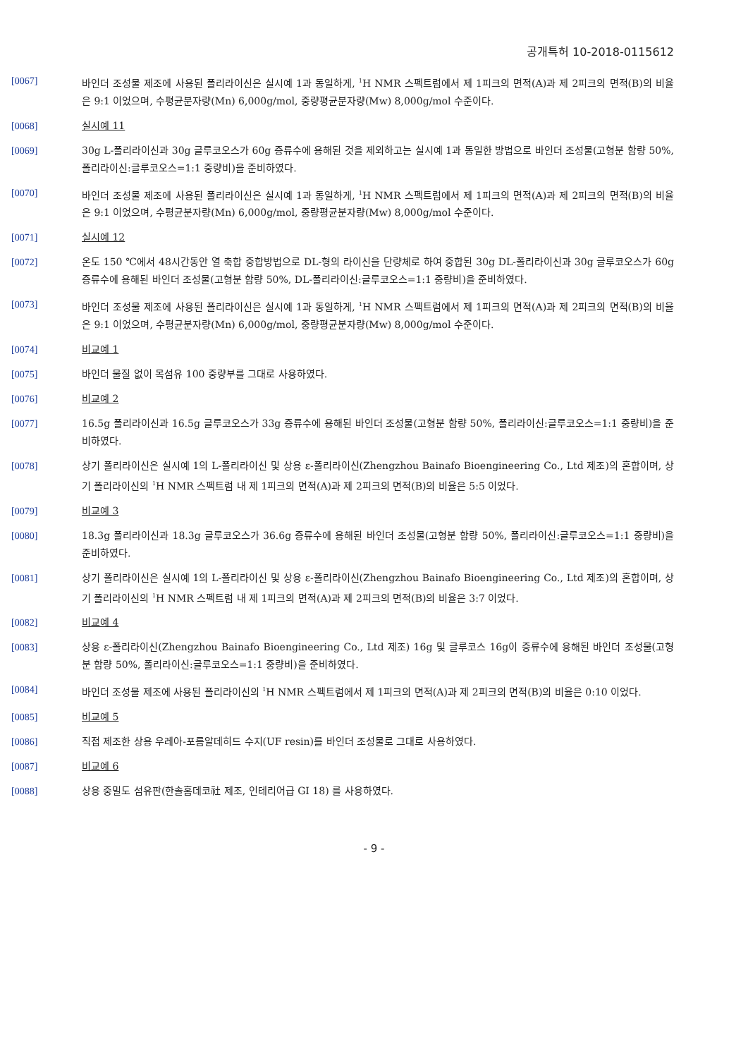공개특허 10-2018-0115612
[0067] 바인더 조성물 제조에 사용된 폴리라이신은 실시예 1과 동일하게, <sup>1</sup>H NMR 스펙트럼에서 제 1피크의 면적(A)과 제 2피크의 면적(B)의 비율은 9:1 이었으며, 수평균분자량(Mn) 6,000g/mol, 중량평균분자량(Mw) 8,000g/mol 수준이다.
[0068] 실시예 11
[0069] 30g L-폴리라이신과 30g 글루코오스가 60g 증류수에 용해된 것을 제외하고는 실시예 1과 동일한 방법으로 바인더 조성물(고형분 함량 50%, 폴리라이신:글루코오스=1:1 중량비)을 준비하였다.
[0070] 바인더 조성물 제조에 사용된 폴리라이신은 실시예 1과 동일하게, <sup>1</sup>H NMR 스펙트럼에서 제 1피크의 면적(A)과 제 2피크의 면적(B)의 비율은 9:1 이었으며, 수평균분자량(Mn) 6,000g/mol, 중량평균분자량(Mw) 8,000g/mol 수준이다.
[0071] 실시예 12
[0072] 온도 150 ℃에서 48시간동안 열 축합 중합방법으로 DL-형의 라이신을 단량체로 하여 중합된 30g DL-폴리라이신과 30g 글루코오스가 60g 증류수에 용해된 바인더 조성물(고형분 함량 50%, DL-폴리라이신:글루코오스=1:1 중량비)을 준비하였다.
[0073] 바인더 조성물 제조에 사용된 폴리라이신은 실시예 1과 동일하게, <sup>1</sup>H NMR 스펙트럼에서 제 1피크의 면적(A)과 제 2피크의 면적(B)의 비율은 9:1 이었으며, 수평균분자량(Mn) 6,000g/mol, 중량평균분자량(Mw) 8,000g/mol 수준이다.
[0074] 비교예 1
[0075] 바인더 물질 없이 목섬유 100 중량부를 그대로 사용하였다.
[0076] 비교예 2
[0077] 16.5g 폴리라이신과 16.5g 글루코오스가 33g 증류수에 용해된 바인더 조성물(고형분 함량 50%, 폴리라이신:글루코오스=1:1 중량비)을 준비하였다.
[0078] 상기 폴리라이신은 실시예 1의 L-폴리라이신 및 상용 ε-폴리라이신(Zhengzhou Bainafo Bioengineering Co., Ltd 제조)의 혼합이며, 상기 폴리라이신의 <sup>1</sup>H NMR 스펙트럼 내 제 1피크의 면적(A)과 제 2피크의 면적(B)의 비율은 5:5 이었다.
[0079] 비교예 3
[0080] 18.3g 폴리라이신과 18.3g 글루코오스가 36.6g 증류수에 용해된 바인더 조성물(고형분 함량 50%, 폴리라이신:글루코오스=1:1 중량비)을 준비하였다.
[0081] 상기 폴리라이신은 실시예 1의 L-폴리라이신 및 상용 ε-폴리라이신(Zhengzhou Bainafo Bioengineering Co., Ltd 제조)의 혼합이며, 상기 폴리라이신의 <sup>1</sup>H NMR 스펙트럼 내 제 1피크의 면적(A)과 제 2피크의 면적(B)의 비율은 3:7 이었다.
[0082] 비교예 4
[0083] 상용 ε-폴리라이신(Zhengzhou Bainafo Bioengineering Co., Ltd 제조) 16g 및 글루코스 16g이 증류수에 용해된 바인더 조성물(고형분 함량 50%, 폴리라이신:글루코오스=1:1 중량비)을 준비하였다.
[0084] 바인더 조성물 제조에 사용된 폴리라이신의 <sup>1</sup>H NMR 스펙트럼에서 제 1피크의 면적(A)과 제 2피크의 면적(B)의 비율은 0:10 이었다.
[0085] 비교예 5
[0086] 직접 제조한 상용 우레아-포름알데히드 수지(UF resin)를 바인더 조성물로 그대로 사용하였다.
[0087] 비교예 6
[0088] 상용 중밀도 섬유판(한솔홈데코社 제조, 인테리어급 GI 18) 를 사용하였다.
- 9 -